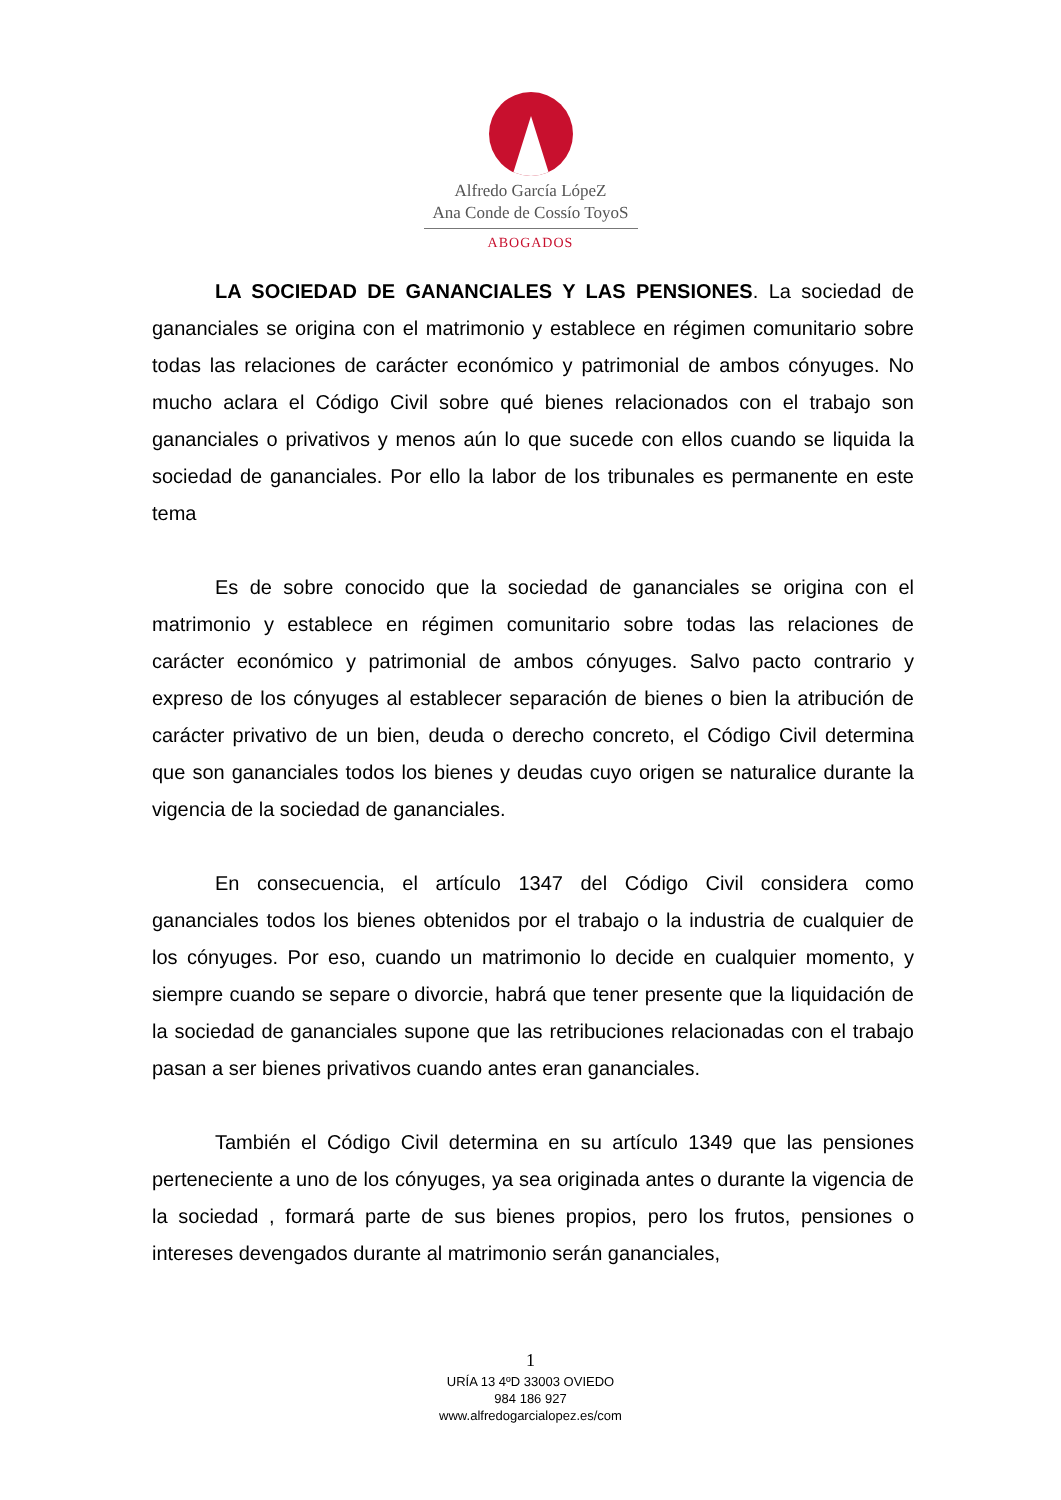Alfredo García LópeZ
Ana Conde de Cossío ToyoS
ABOGADOS
LA SOCIEDAD DE GANANCIALES Y LAS PENSIONES. La sociedad de gananciales se origina con el matrimonio y establece en régimen comunitario sobre todas las relaciones de carácter económico y patrimonial de ambos cónyuges. No mucho aclara el Código Civil sobre qué bienes relacionados con el trabajo son gananciales o privativos y menos aún lo que sucede con ellos cuando se liquida la sociedad de gananciales. Por ello la labor de los tribunales es permanente en este tema
Es de sobre conocido que la sociedad de gananciales se origina con el matrimonio y establece en régimen comunitario sobre todas las relaciones de carácter económico y patrimonial de ambos cónyuges. Salvo pacto contrario y expreso de los cónyuges al establecer separación de bienes o bien la atribución de carácter privativo de un bien, deuda o derecho concreto, el Código Civil determina que son gananciales todos los bienes y deudas cuyo origen se naturalice durante la vigencia de la sociedad de gananciales.
En consecuencia, el artículo 1347 del Código Civil considera como gananciales todos los bienes obtenidos por el trabajo o la industria de cualquier de los cónyuges. Por eso, cuando un matrimonio lo decide en cualquier momento, y siempre cuando se separe o divorcie, habrá que tener presente que la liquidación de la sociedad de gananciales supone que las retribuciones relacionadas con el trabajo pasan a ser bienes privativos cuando antes eran gananciales.
También el Código Civil determina en su artículo 1349 que las pensiones perteneciente a uno de los cónyuges, ya sea originada antes o durante la vigencia de la sociedad , formará parte de sus bienes propios, pero los frutos, pensiones o intereses devengados durante al matrimonio serán gananciales,
1
URÍA 13 4ºD 33003 OVIEDO
984 186 927
www.alfredogarcialopez.es/com